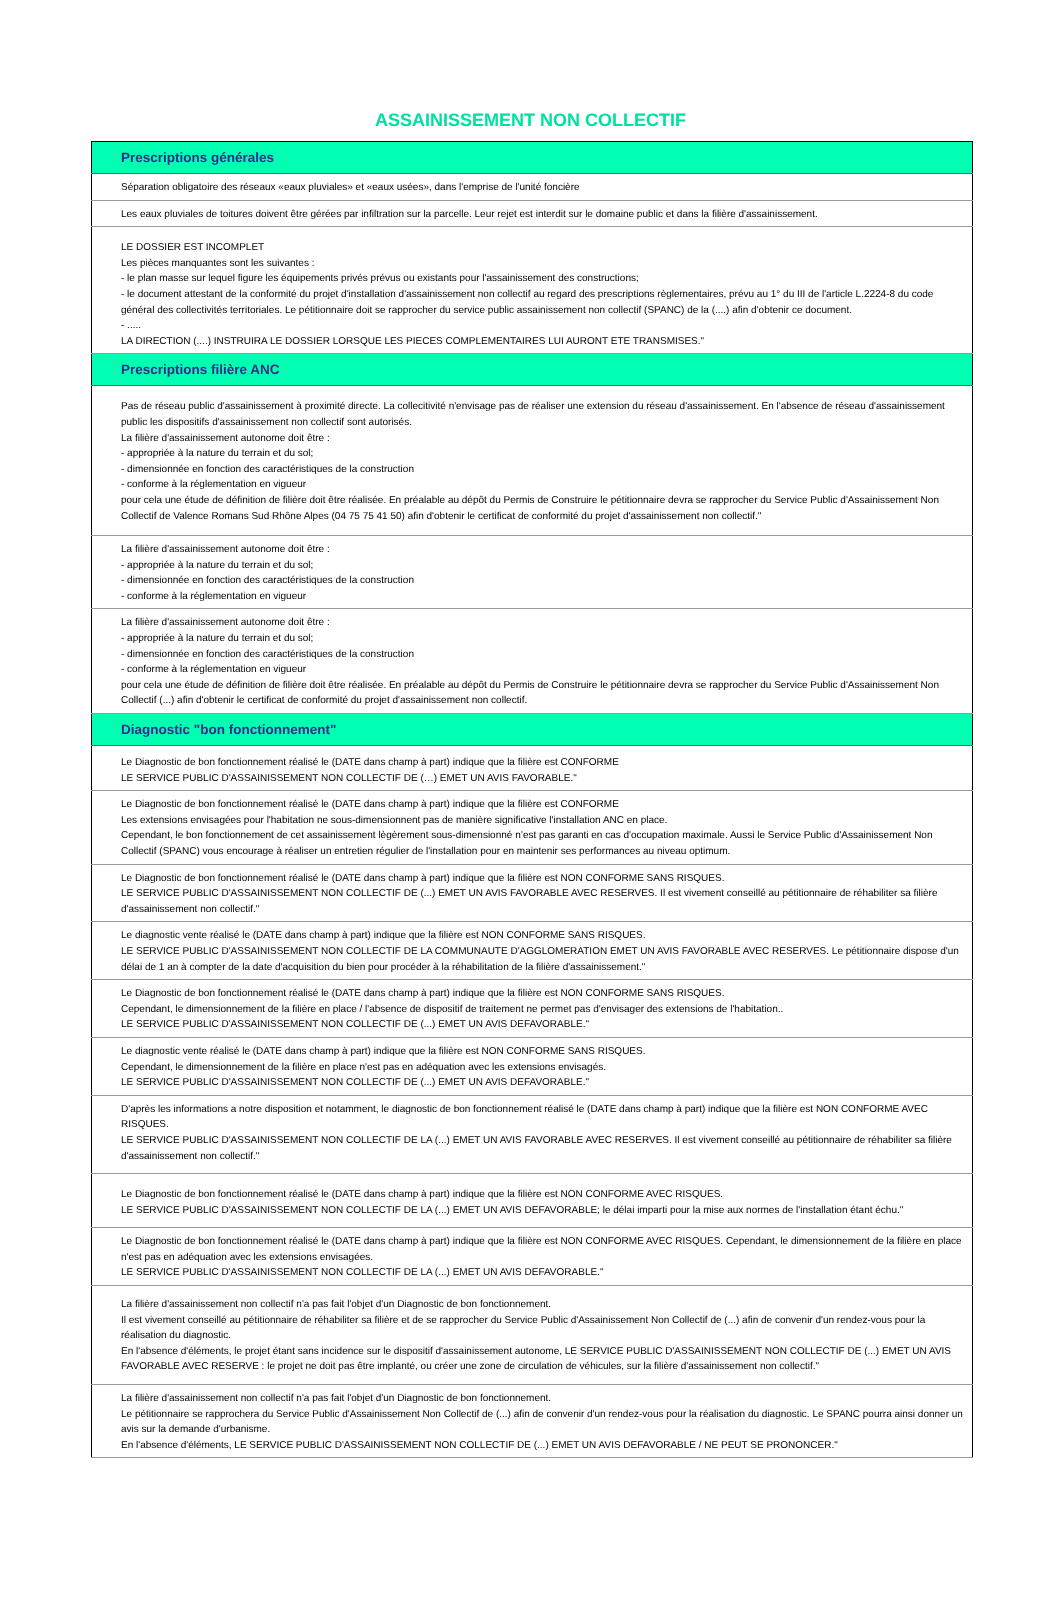ASSAINISSEMENT NON COLLECTIF
| Prescriptions générales |
| --- |
| Séparation obligatoire des réseaux «eaux pluviales» et «eaux usées», dans l'emprise de l'unité foncière |
| Les eaux pluviales de toitures doivent être gérées par infiltration sur la parcelle. Leur rejet est interdit sur le domaine public et dans la filière d'assainissement. |
| LE DOSSIER EST INCOMPLET Les pièces manquantes sont les suivantes : - le plan masse sur lequel figure les équipements privés prévus ou existants pour l'assainissement des constructions; - le document attestant de la conformité du projet d'installation d'assainissement non collectif au regard des prescriptions règlementaires, prévu au 1° du III de l'article L.2224-8 du code général des collectivités territoriales. Le pétitionnaire doit se rapprocher du service public assainissement non collectif (SPANC) de la (....) afin d'obtenir ce document. - ..... LA DIRECTION (....) INSTRUIRA LE DOSSIER LORSQUE LES PIECES COMPLEMENTAIRES LUI AURONT ETE TRANSMISES." |
| Prescriptions filière ANC |
| Pas de réseau public d'assainissement à proximité directe. La collecitivité n'envisage pas de réaliser une extension du réseau d'assainissement. En l'absence de réseau d'assainissement public les dispositifs d'assainissement non collectif sont autorisés. La filière d'assainissement autonome doit être : - appropriée à la nature du terrain et du sol; - dimensionnée en fonction des caractéristiques de la construction - conforme à la réglementation en vigueur pour cela une étude de définition de filière doit être réalisée. En préalable au dépôt du Permis de Construire le pétitionnaire devra se rapprocher du Service Public d'Assainissement Non Collectif de Valence Romans Sud Rhône Alpes (04 75 75 41 50) afin d'obtenir le certificat de conformité du projet d'assainissement non collectif." |
| La filière d'assainissement autonome doit être : - appropriée à la nature du terrain et du sol; - dimensionnée en fonction des caractéristiques de la construction - conforme à la réglementation en vigueur |
| La filière d'assainissement autonome doit être : - appropriée à la nature du terrain et du sol; - dimensionnée en fonction des caractéristiques de la construction - conforme à la réglementation en vigueur pour cela une étude de définition de filière doit être réalisée. En préalable au dépôt du Permis de Construire le pétitionnaire devra se rapprocher du Service Public d'Assainissement Non Collectif (...) afin d'obtenir le certificat de conformité du projet d'assainissement non collectif. |
| Diagnostic "bon fonctionnement" |
| Le Diagnostic de bon fonctionnement réalisé le (DATE dans champ à part) indique que la filière est CONFORME LE SERVICE PUBLIC D'ASSAINISSEMENT NON COLLECTIF DE (…) EMET UN AVIS FAVORABLE." |
| Le Diagnostic de bon fonctionnement réalisé le (DATE dans champ à part) indique que la filière est CONFORME Les extensions envisagées pour l'habitation ne sous-dimensionnent pas de manière significative l'installation ANC en place. Cependant, le bon fonctionnement de cet assainissement lègèrement sous-dimensionné n’est pas garanti en cas d'occupation maximale. Aussi le Service Public d'Assainissement Non Collectif (SPANC) vous encourage à réaliser un entretien régulier de l'installation pour en maintenir ses performances au niveau optimum. |
| Le Diagnostic de bon fonctionnement réalisé le (DATE dans champ à part) indique que la filière est NON CONFORME SANS RISQUES. LE SERVICE PUBLIC D'ASSAINISSEMENT NON COLLECTIF DE (...) EMET UN AVIS FAVORABLE AVEC RESERVES. Il est vivement conseillé au pétitionnaire de réhabiliter sa filière d'assainissement non collectif." |
| Le diagnostic vente réalisé le (DATE dans champ à part) indique que la filière est NON CONFORME SANS RISQUES. LE SERVICE PUBLIC D'ASSAINISSEMENT NON COLLECTIF DE LA COMMUNAUTE D'AGGLOMERATION EMET UN AVIS FAVORABLE AVEC RESERVES. Le pétitionnaire dispose d'un délai de 1 an à compter de la date d'acquisition du bien pour procéder à la réhabilitation de la filière d'assainissement." |
| Le Diagnostic de bon fonctionnement réalisé le (DATE dans champ à part) indique que la filière est NON CONFORME SANS RISQUES. Cependant, le dimensionnement de la filière en place / l'absence de dispositif de traitement ne permet pas d'envisager des extensions de l'habitation.. LE SERVICE PUBLIC D'ASSAINISSEMENT NON COLLECTIF DE (...) EMET UN AVIS DEFAVORABLE." |
| Le diagnostic vente réalisé le (DATE dans champ à part) indique que la filière est NON CONFORME SANS RISQUES. Cependant, le dimensionnement de la filière en place n'est pas en adéquation avec les extensions envisagés. LE SERVICE PUBLIC D'ASSAINISSEMENT NON COLLECTIF DE (...) EMET UN AVIS DEFAVORABLE." |
| D'après les informations a notre disposition et notamment, le diagnostic de bon fonctionnement réalisé le (DATE dans champ à part) indique que la filière est NON CONFORME AVEC RISQUES. LE SERVICE PUBLIC D'ASSAINISSEMENT NON COLLECTIF DE LA (...) EMET UN AVIS FAVORABLE AVEC RESERVES. Il est vivement conseillé au pétitionnaire de réhabiliter sa filière d'assainissement non collectif." |
| Le Diagnostic de bon fonctionnement réalisé le (DATE dans champ à part) indique que la filière est NON CONFORME AVEC RISQUES. LE SERVICE PUBLIC D'ASSAINISSEMENT NON COLLECTIF DE LA (...) EMET UN AVIS DEFAVORABLE; le délai imparti pour la mise aux normes de l'installation étant échu." |
| Le Diagnostic de bon fonctionnement réalisé le (DATE dans champ à part) indique que la filière est NON CONFORME AVEC RISQUES. Cependant, le dimensionnement de la filière en place n'est pas en adéquation avec les extensions envisagées. LE SERVICE PUBLIC D'ASSAINISSEMENT NON COLLECTIF DE LA (...) EMET UN AVIS DEFAVORABLE." |
| La filière d'assainissement non collectif n'a pas fait l'objet d'un Diagnostic de bon fonctionnement. Il est vivement conseillé au pétitionnaire de réhabiliter sa filière et de se rapprocher du Service Public d'Assainissement Non Collectif de (...) afin de convenir d'un rendez-vous pour la réalisation du diagnostic. En l'absence d'éléments, le projet étant sans incidence sur le dispositif d'assainissement autonome, LE SERVICE PUBLIC D'ASSAINISSEMENT NON COLLECTIF DE (...) EMET UN AVIS FAVORABLE AVEC RESERVE : le projet ne doit pas être implanté, ou créer une zone de circulation de véhicules, sur la filière d'assainissement non collectif." |
| La filière d'assainissement non collectif n'a pas fait l'objet d'un Diagnostic de bon fonctionnement. Le pétitionnaire se rapprochera du Service Public d'Assainissement Non Collectif de (...) afin de convenir d'un rendez-vous pour la réalisation du diagnostic. Le SPANC pourra ainsi donner un avis sur la demande d'urbanisme. En l'absence d'éléments, LE SERVICE PUBLIC D'ASSAINISSEMENT NON COLLECTIF DE (...) EMET UN AVIS DEFAVORABLE / NE PEUT SE PRONONCER." |